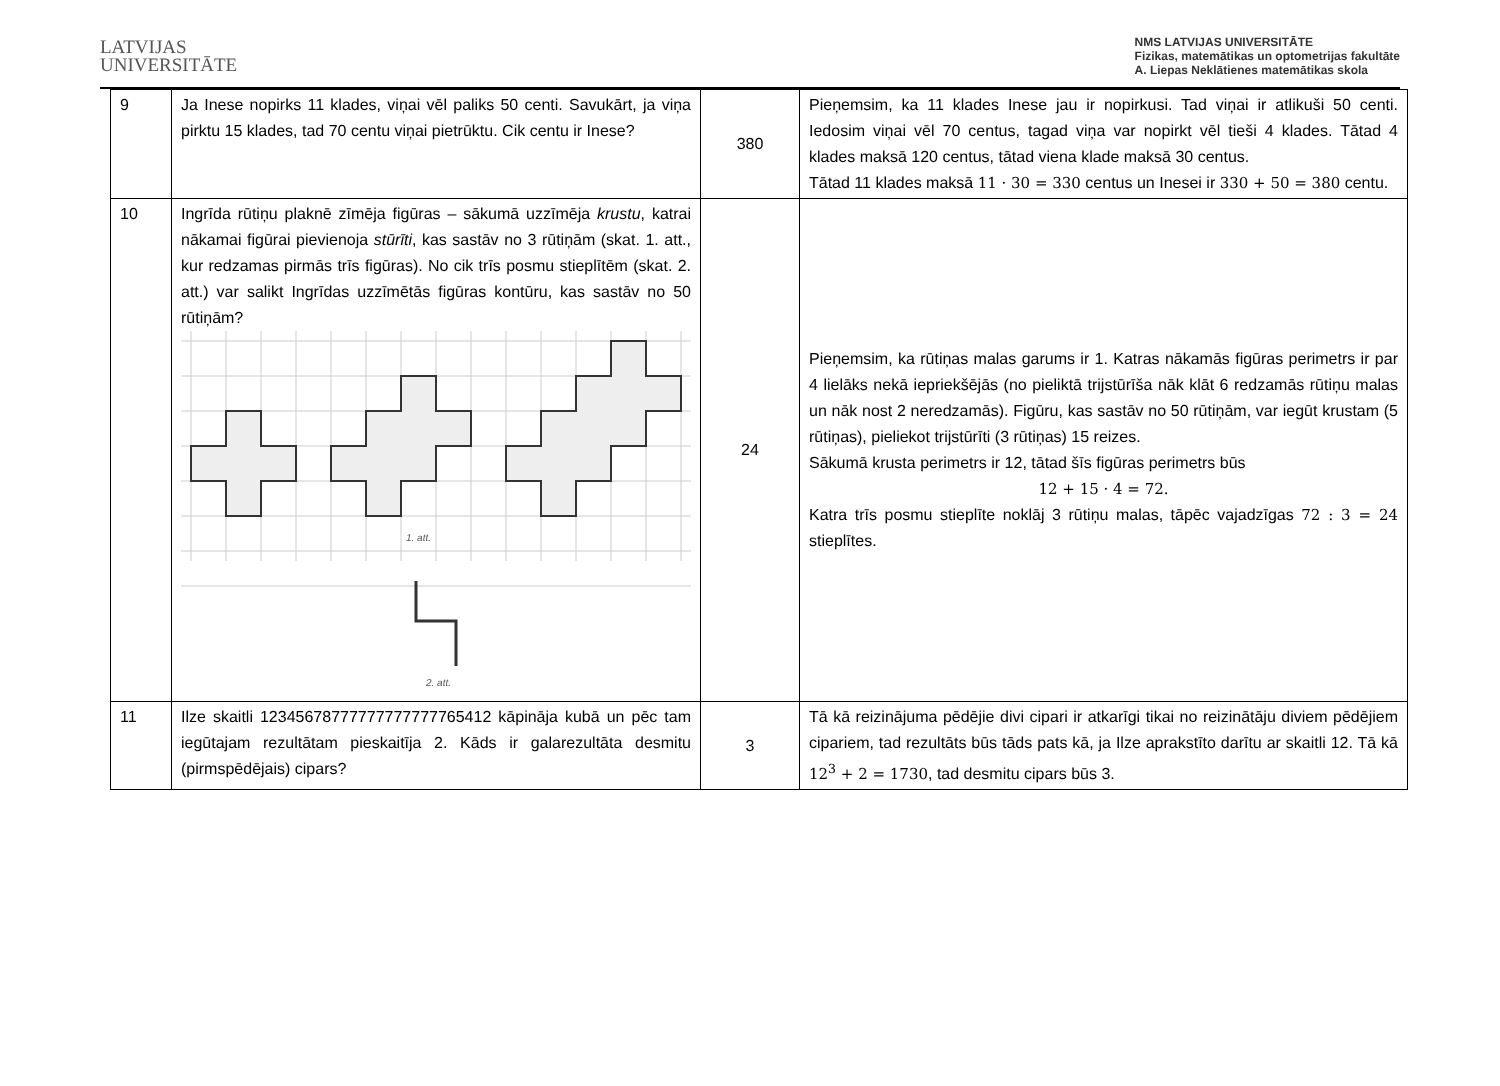LATVIJAS
UNIVERSITĀTE
NMS LATVIJAS UNIVERSITĀTE
Fizikas, matemātikas un optometrijas fakultāte
A. Liepas Neklātienes matemātikas skola
| 9 | Ja Inese nopirks 11 klades, viņai vēl paliks 50 centi. Savukārt, ja viņa pirktu 15 klades, tad 70 centu viņai pietrūktu. Cik centu ir Inese? | 380 | Pieņemsim, ka 11 klades Inese jau ir nopirkusi. Tad viņai ir atlikuši 50 centi. Iedosim viņai vēl 70 centus, tagad viņa var nopirkt vēl tieši 4 klades. Tātad 4 klades maksā 120 centus, tātad viena klade maksā 30 centus. Tātad 11 klades maksā 11 · 30 = 330 centus un Inesei ir 330 + 50 = 380 centu. |
| 10 | Ingrīda rūtiņu plaknē zīmēja figūras – sākumā uzzīmēja krustu , katrai nākamai figūrai pievienoja stūrīti , kas sastāv no 3 rūtiņām (skat. 1. att., kur redzamas pirmās trīs figūras). No cik trīs posmu stieplītēm (skat. 2. att.) var salikt Ingrīdas uzzīmētās figūras kontūru, kas sastāv no 50 rūtiņām? 1. att. 2. att. | 24 | Pieņemsim, ka rūtiņas malas garums ir 1. Katras nākamās figūras perimetrs ir par 4 lielāks nekā iepriekšējās (no pieliktā trijstūrīša nāk klāt 6 redzamās rūtiņu malas un nāk nost 2 neredzamās). Figūru, kas sastāv no 50 rūtiņām, var iegūt krustam (5 rūtiņas), pieliekot trijstūrīti (3 rūtiņas) 15 reizes. Sākumā krusta perimetrs ir 12, tātad šīs figūras perimetrs būs 12 + 15 · 4 = 72. Katra trīs posmu stieplīte noklāj 3 rūtiņu malas, tāpēc vajadzīgas 72 : 3 = 24 stieplītes. |
| 11 | Ilze skaitli 12345678777777777777765412 kāpināja kubā un pēc tam iegūtajam rezultātam pieskaitīja 2. Kāds ir galarezultāta desmitu (pirmspēdējais) cipars? | 3 | Tā kā reizinājuma pēdējie divi cipari ir atkarīgi tikai no reizinātāju diviem pēdējiem cipariem, tad rezultāts būs tāds pats kā, ja Ilze aprakstīto darītu ar skaitli 12. Tā kā 12<sup>3</sup> + 2 = 1730 , tad desmitu cipars būs 3. |